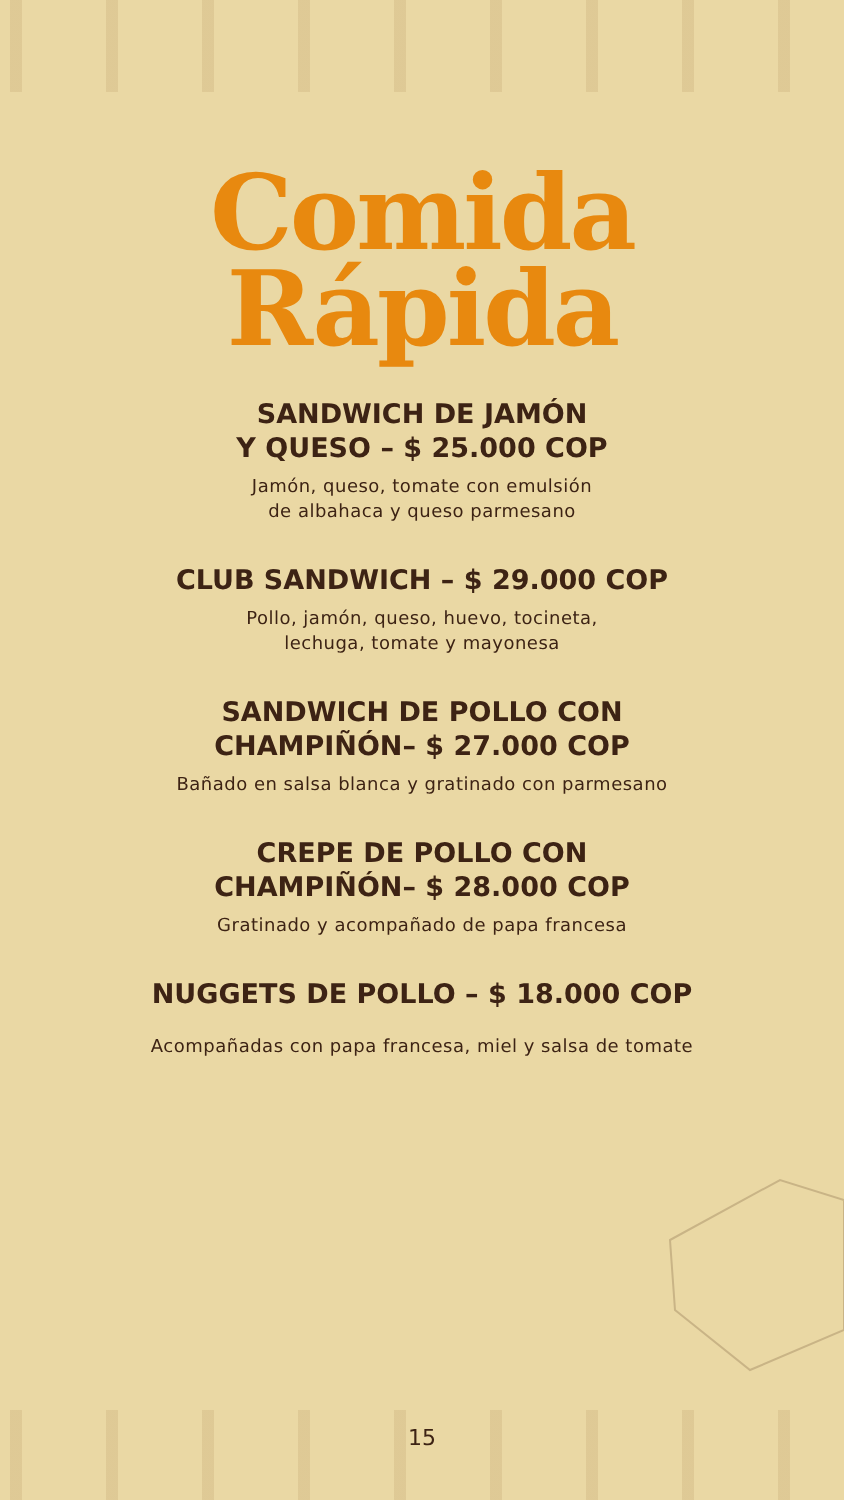Comida
Rápida
SANDWICH DE JAMÓN
Y QUESO – $ 25.000 COP
Jamón, queso, tomate con emulsión
de albahaca y queso parmesano
CLUB SANDWICH – $ 29.000 COP
Pollo, jamón, queso, huevo, tocineta,
lechuga, tomate y mayonesa
SANDWICH DE POLLO CON
CHAMPIÑÓN– $ 27.000 COP
Bañado en salsa blanca y gratinado con parmesano
CREPE DE POLLO CON
CHAMPIÑÓN– $ 28.000 COP
Gratinado y acompañado de papa francesa
NUGGETS DE POLLO – $ 18.000 COP
Acompañadas con papa francesa, miel y salsa de tomate
15